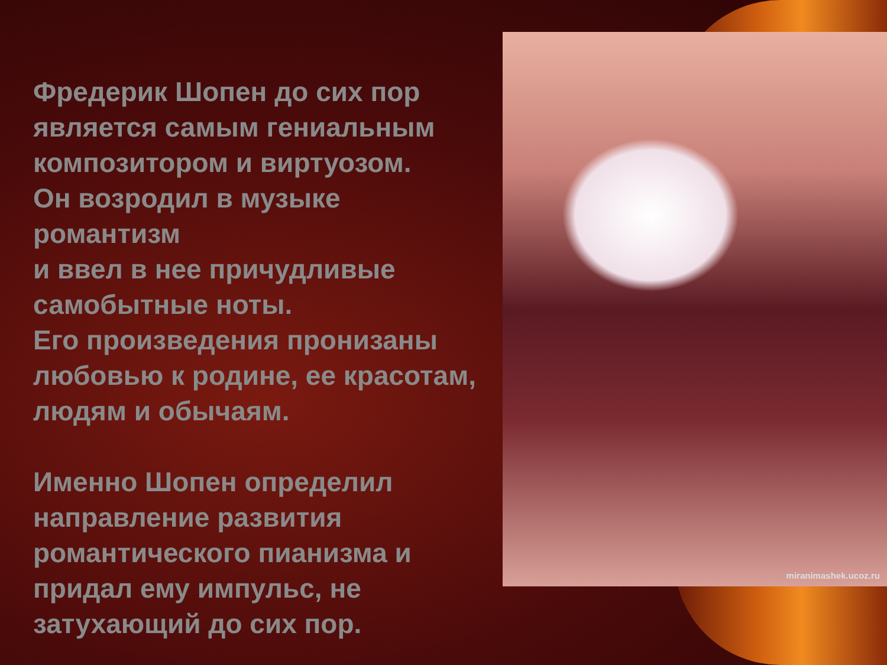miranimashek.ucoz.ru
Фредерик Шопен до сих пор является самым гениальным композитором и виртуозом.
Он возродил в музыке романтизм
и ввел в нее причудливые самобытные ноты.
Его произведения пронизаны любовью к родине, ее красотам, людям и обычаям.
Именно Шопен определил направление развития романтического пианизма и придал ему импульс, не затухающий до сих пор.